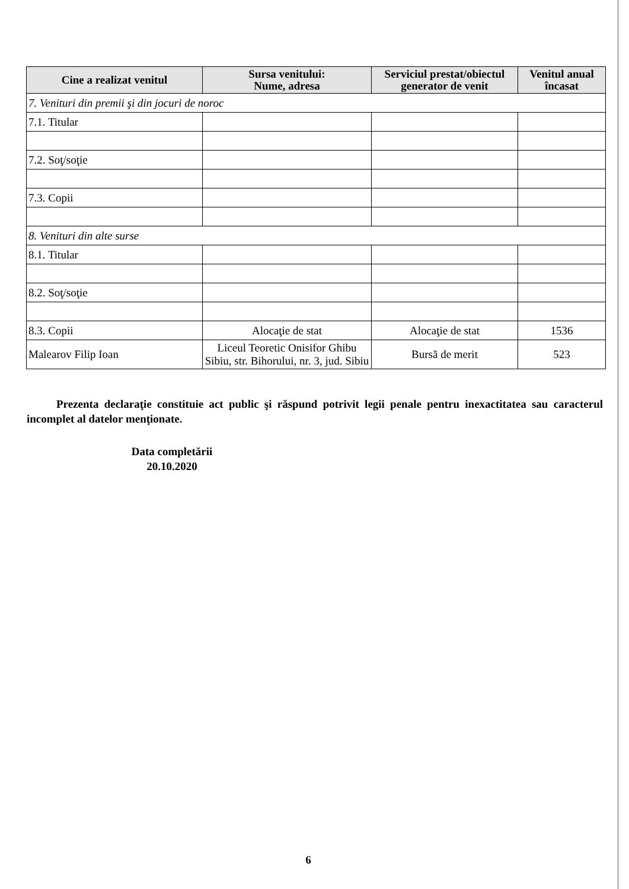| Cine a realizat venitul | Sursa venitului: Nume, adresa | Serviciul prestat/obiectul generator de venit | Venitul anual încasat |
| --- | --- | --- | --- |
| 7. Venituri din premii şi din jocuri de noroc | | | |
| 7.1. Titular | | | |
| 7.2. Soţ/soţie | | | |
| 7.3. Copii | | | |
| 8. Venituri din alte surse | | | |
| 8.1. Titular | | | |
| 8.2. Soţ/soţie | | | |
| 8.3. Copii | Alocaţie de stat | Alocaţie de stat | 1536 |
| Malearov Filip Ioan | Liceul Teoretic Onisifor Ghibu Sibiu, str. Bihorului, nr. 3, jud. Sibiu | Bursă de merit | 523 |
Prezenta declaraţie constituie act public şi răspund potrivit legii penale pentru inexactitatea sau caracterul incomplet al datelor menţionate.
Data completării
20.10.2020
6